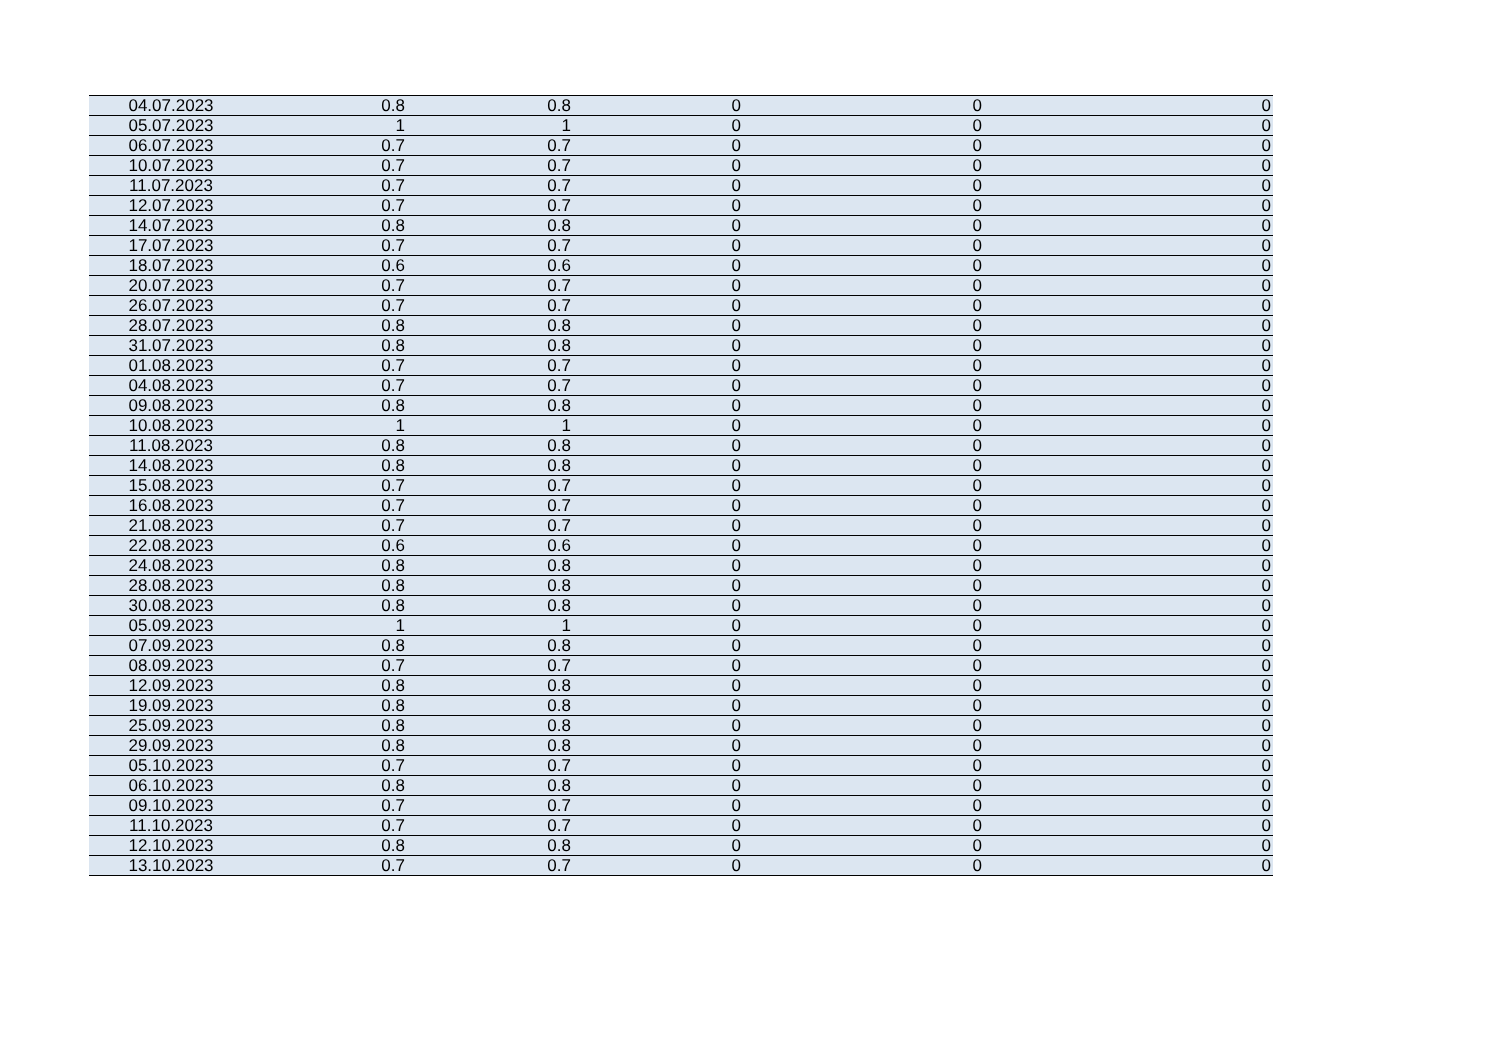| 04.07.2023 | 0.8 | 0.8 | 0 | 0 | 0 |
| 05.07.2023 | 1 | 1 | 0 | 0 | 0 |
| 06.07.2023 | 0.7 | 0.7 | 0 | 0 | 0 |
| 10.07.2023 | 0.7 | 0.7 | 0 | 0 | 0 |
| 11.07.2023 | 0.7 | 0.7 | 0 | 0 | 0 |
| 12.07.2023 | 0.7 | 0.7 | 0 | 0 | 0 |
| 14.07.2023 | 0.8 | 0.8 | 0 | 0 | 0 |
| 17.07.2023 | 0.7 | 0.7 | 0 | 0 | 0 |
| 18.07.2023 | 0.6 | 0.6 | 0 | 0 | 0 |
| 20.07.2023 | 0.7 | 0.7 | 0 | 0 | 0 |
| 26.07.2023 | 0.7 | 0.7 | 0 | 0 | 0 |
| 28.07.2023 | 0.8 | 0.8 | 0 | 0 | 0 |
| 31.07.2023 | 0.8 | 0.8 | 0 | 0 | 0 |
| 01.08.2023 | 0.7 | 0.7 | 0 | 0 | 0 |
| 04.08.2023 | 0.7 | 0.7 | 0 | 0 | 0 |
| 09.08.2023 | 0.8 | 0.8 | 0 | 0 | 0 |
| 10.08.2023 | 1 | 1 | 0 | 0 | 0 |
| 11.08.2023 | 0.8 | 0.8 | 0 | 0 | 0 |
| 14.08.2023 | 0.8 | 0.8 | 0 | 0 | 0 |
| 15.08.2023 | 0.7 | 0.7 | 0 | 0 | 0 |
| 16.08.2023 | 0.7 | 0.7 | 0 | 0 | 0 |
| 21.08.2023 | 0.7 | 0.7 | 0 | 0 | 0 |
| 22.08.2023 | 0.6 | 0.6 | 0 | 0 | 0 |
| 24.08.2023 | 0.8 | 0.8 | 0 | 0 | 0 |
| 28.08.2023 | 0.8 | 0.8 | 0 | 0 | 0 |
| 30.08.2023 | 0.8 | 0.8 | 0 | 0 | 0 |
| 05.09.2023 | 1 | 1 | 0 | 0 | 0 |
| 07.09.2023 | 0.8 | 0.8 | 0 | 0 | 0 |
| 08.09.2023 | 0.7 | 0.7 | 0 | 0 | 0 |
| 12.09.2023 | 0.8 | 0.8 | 0 | 0 | 0 |
| 19.09.2023 | 0.8 | 0.8 | 0 | 0 | 0 |
| 25.09.2023 | 0.8 | 0.8 | 0 | 0 | 0 |
| 29.09.2023 | 0.8 | 0.8 | 0 | 0 | 0 |
| 05.10.2023 | 0.7 | 0.7 | 0 | 0 | 0 |
| 06.10.2023 | 0.8 | 0.8 | 0 | 0 | 0 |
| 09.10.2023 | 0.7 | 0.7 | 0 | 0 | 0 |
| 11.10.2023 | 0.7 | 0.7 | 0 | 0 | 0 |
| 12.10.2023 | 0.8 | 0.8 | 0 | 0 | 0 |
| 13.10.2023 | 0.7 | 0.7 | 0 | 0 | 0 |